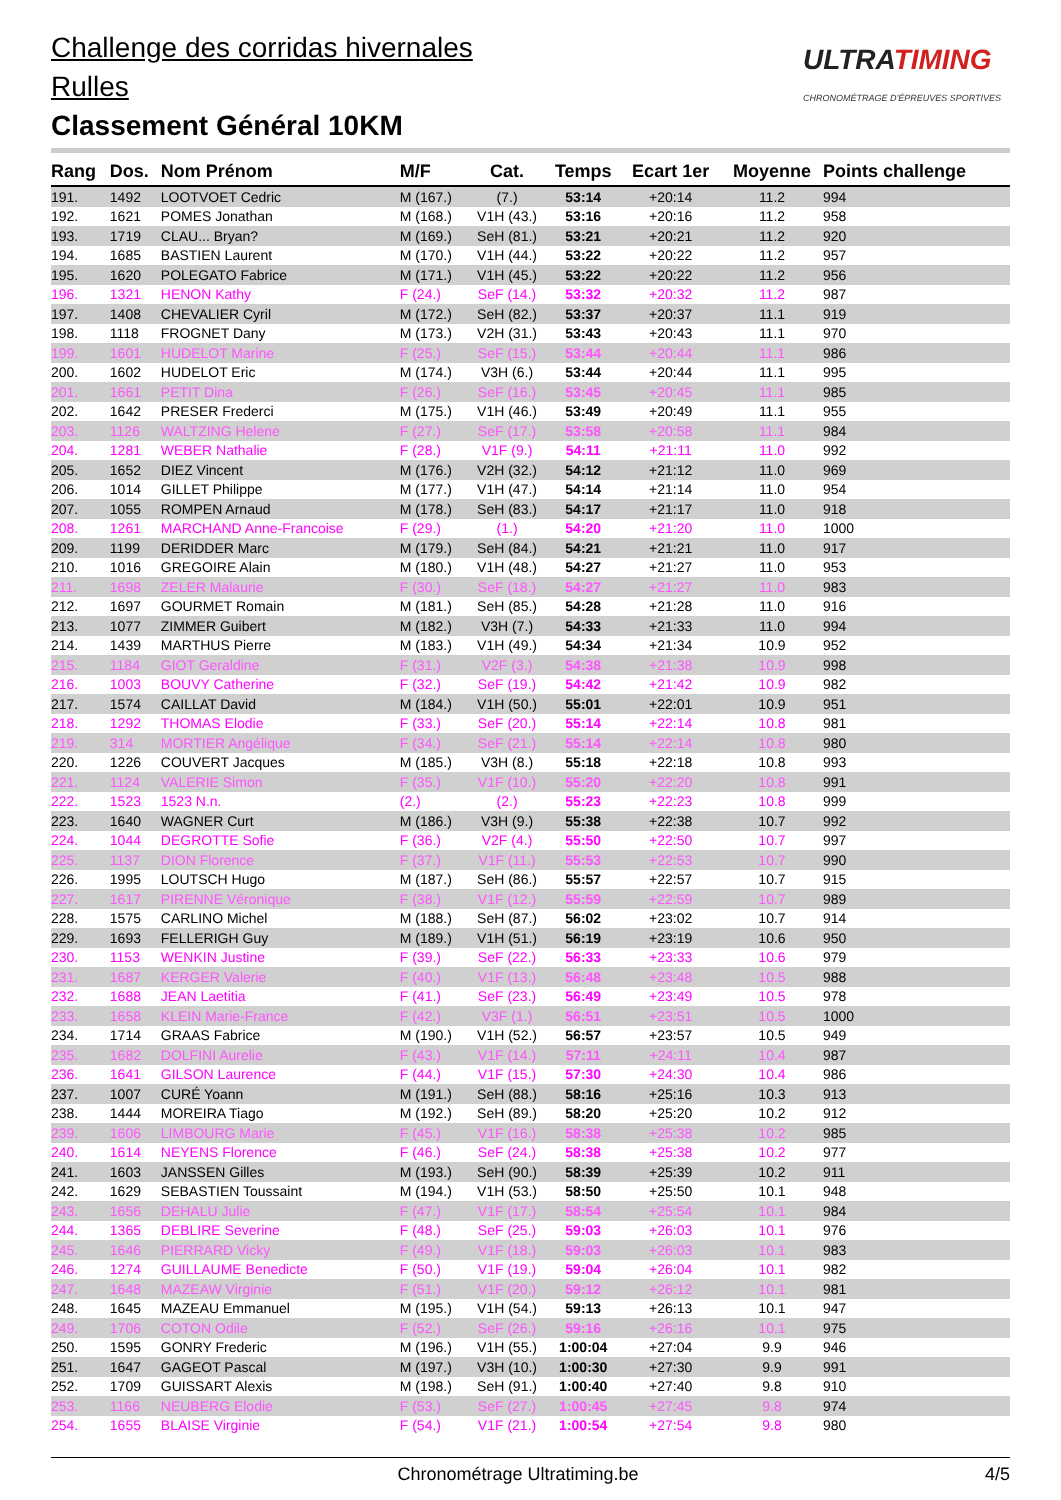Challenge des corridas hivernales
Rulles
Classement Général 10KM
ULTRATIMING
CHRONOMÉTRAGE D'ÉPREUVES SPORTIVES
| Rang | Dos. | Nom Prénom | M/F | Cat. | Temps | Ecart 1er | Moyenne | Points challenge |
| --- | --- | --- | --- | --- | --- | --- | --- | --- |
| 191. | 1492 | LOOTVOET Cedric | M (167.) | (7.) | 53:14 | +20:14 | 11.2 | 994 |
| 192. | 1621 | POMES Jonathan | M (168.) | V1H (43.) | 53:16 | +20:16 | 11.2 | 958 |
| 193. | 1719 | CLAU... Bryan? | M (169.) | SeH (81.) | 53:21 | +20:21 | 11.2 | 920 |
| 194. | 1685 | BASTIEN Laurent | M (170.) | V1H (44.) | 53:22 | +20:22 | 11.2 | 957 |
| 195. | 1620 | POLEGATO Fabrice | M (171.) | V1H (45.) | 53:22 | +20:22 | 11.2 | 956 |
| 196. | 1321 | HENON Kathy | F (24.) | SeF (14.) | 53:32 | +20:32 | 11.2 | 987 |
| 197. | 1408 | CHEVALIER Cyril | M (172.) | SeH (82.) | 53:37 | +20:37 | 11.1 | 919 |
| 198. | 1118 | FROGNET Dany | M (173.) | V2H (31.) | 53:43 | +20:43 | 11.1 | 970 |
| 199. | 1601 | HUDELOT Marine | F (25.) | SeF (15.) | 53:44 | +20:44 | 11.1 | 986 |
| 200. | 1602 | HUDELOT Eric | M (174.) | V3H (6.) | 53:44 | +20:44 | 11.1 | 995 |
| 201. | 1661 | PETIT Dina | F (26.) | SeF (16.) | 53:45 | +20:45 | 11.1 | 985 |
| 202. | 1642 | PRESER Frederci | M (175.) | V1H (46.) | 53:49 | +20:49 | 11.1 | 955 |
| 203. | 1126 | WALTZING Helene | F (27.) | SeF (17.) | 53:58 | +20:58 | 11.1 | 984 |
| 204. | 1281 | WEBER Nathalie | F (28.) | V1F (9.) | 54:11 | +21:11 | 11.0 | 992 |
| 205. | 1652 | DIEZ Vincent | M (176.) | V2H (32.) | 54:12 | +21:12 | 11.0 | 969 |
| 206. | 1014 | GILLET Philippe | M (177.) | V1H (47.) | 54:14 | +21:14 | 11.0 | 954 |
| 207. | 1055 | ROMPEN Arnaud | M (178.) | SeH (83.) | 54:17 | +21:17 | 11.0 | 918 |
| 208. | 1261 | MARCHAND Anne-Francoise | F (29.) | (1.) | 54:20 | +21:20 | 11.0 | 1000 |
| 209. | 1199 | DERIDDER Marc | M (179.) | SeH (84.) | 54:21 | +21:21 | 11.0 | 917 |
| 210. | 1016 | GREGOIRE Alain | M (180.) | V1H (48.) | 54:27 | +21:27 | 11.0 | 953 |
| 211. | 1698 | ZELER Malaurie | F (30.) | SeF (18.) | 54:27 | +21:27 | 11.0 | 983 |
| 212. | 1697 | GOURMET Romain | M (181.) | SeH (85.) | 54:28 | +21:28 | 11.0 | 916 |
| 213. | 1077 | ZIMMER Guibert | M (182.) | V3H (7.) | 54:33 | +21:33 | 11.0 | 994 |
| 214. | 1439 | MARTHUS Pierre | M (183.) | V1H (49.) | 54:34 | +21:34 | 10.9 | 952 |
| 215. | 1184 | GIOT Geraldine | F (31.) | V2F (3.) | 54:38 | +21:38 | 10.9 | 998 |
| 216. | 1003 | BOUVY Catherine | F (32.) | SeF (19.) | 54:42 | +21:42 | 10.9 | 982 |
| 217. | 1574 | CAILLAT David | M (184.) | V1H (50.) | 55:01 | +22:01 | 10.9 | 951 |
| 218. | 1292 | THOMAS Elodie | F (33.) | SeF (20.) | 55:14 | +22:14 | 10.8 | 981 |
| 219. | 314 | MORTIER Angélique | F (34.) | SeF (21.) | 55:14 | +22:14 | 10.8 | 980 |
| 220. | 1226 | COUVERT Jacques | M (185.) | V3H (8.) | 55:18 | +22:18 | 10.8 | 993 |
| 221. | 1124 | VALERIE Simon | F (35.) | V1F (10.) | 55:20 | +22:20 | 10.8 | 991 |
| 222. | 1523 | 1523 N.n. | (2.) | (2.) | 55:23 | +22:23 | 10.8 | 999 |
| 223. | 1640 | WAGNER Curt | M (186.) | V3H (9.) | 55:38 | +22:38 | 10.7 | 992 |
| 224. | 1044 | DEGROTTE Sofie | F (36.) | V2F (4.) | 55:50 | +22:50 | 10.7 | 997 |
| 225. | 1137 | DION Florence | F (37.) | V1F (11.) | 55:53 | +22:53 | 10.7 | 990 |
| 226. | 1995 | LOUTSCH Hugo | M (187.) | SeH (86.) | 55:57 | +22:57 | 10.7 | 915 |
| 227. | 1617 | PIRENNE Véronique | F (38.) | V1F (12.) | 55:59 | +22:59 | 10.7 | 989 |
| 228. | 1575 | CARLINO Michel | M (188.) | SeH (87.) | 56:02 | +23:02 | 10.7 | 914 |
| 229. | 1693 | FELLERIGH Guy | M (189.) | V1H (51.) | 56:19 | +23:19 | 10.6 | 950 |
| 230. | 1153 | WENKIN Justine | F (39.) | SeF (22.) | 56:33 | +23:33 | 10.6 | 979 |
| 231. | 1687 | KERGER Valerie | F (40.) | V1F (13.) | 56:48 | +23:48 | 10.5 | 988 |
| 232. | 1688 | JEAN Laetitia | F (41.) | SeF (23.) | 56:49 | +23:49 | 10.5 | 978 |
| 233. | 1658 | KLEIN Marie-France | F (42.) | V3F (1.) | 56:51 | +23:51 | 10.5 | 1000 |
| 234. | 1714 | GRAAS Fabrice | M (190.) | V1H (52.) | 56:57 | +23:57 | 10.5 | 949 |
| 235. | 1682 | DOLFINI Aurelie | F (43.) | V1F (14.) | 57:11 | +24:11 | 10.4 | 987 |
| 236. | 1641 | GILSON Laurence | F (44.) | V1F (15.) | 57:30 | +24:30 | 10.4 | 986 |
| 237. | 1007 | CURÉ Yoann | M (191.) | SeH (88.) | 58:16 | +25:16 | 10.3 | 913 |
| 238. | 1444 | MOREIRA Tiago | M (192.) | SeH (89.) | 58:20 | +25:20 | 10.2 | 912 |
| 239. | 1606 | LIMBOURG Marie | F (45.) | V1F (16.) | 58:38 | +25:38 | 10.2 | 985 |
| 240. | 1614 | NEYENS Florence | F (46.) | SeF (24.) | 58:38 | +25:38 | 10.2 | 977 |
| 241. | 1603 | JANSSEN Gilles | M (193.) | SeH (90.) | 58:39 | +25:39 | 10.2 | 911 |
| 242. | 1629 | SEBASTIEN Toussaint | M (194.) | V1H (53.) | 58:50 | +25:50 | 10.1 | 948 |
| 243. | 1656 | DEHALU Julie | F (47.) | V1F (17.) | 58:54 | +25:54 | 10.1 | 984 |
| 244. | 1365 | DEBLIRE Severine | F (48.) | SeF (25.) | 59:03 | +26:03 | 10.1 | 976 |
| 245. | 1646 | PIERRARD Vicky | F (49.) | V1F (18.) | 59:03 | +26:03 | 10.1 | 983 |
| 246. | 1274 | GUILLAUME Benedicte | F (50.) | V1F (19.) | 59:04 | +26:04 | 10.1 | 982 |
| 247. | 1648 | MAZEAW Virginie | F (51.) | V1F (20.) | 59:12 | +26:12 | 10.1 | 981 |
| 248. | 1645 | MAZEAU Emmanuel | M (195.) | V1H (54.) | 59:13 | +26:13 | 10.1 | 947 |
| 249. | 1706 | COTON Odile | F (52.) | SeF (26.) | 59:16 | +26:16 | 10.1 | 975 |
| 250. | 1595 | GONRY Frederic | M (196.) | V1H (55.) | 1:00:04 | +27:04 | 9.9 | 946 |
| 251. | 1647 | GAGEOT Pascal | M (197.) | V3H (10.) | 1:00:30 | +27:30 | 9.9 | 991 |
| 252. | 1709 | GUISSART Alexis | M (198.) | SeH (91.) | 1:00:40 | +27:40 | 9.8 | 910 |
| 253. | 1166 | NEUBERG Elodie | F (53.) | SeF (27.) | 1:00:45 | +27:45 | 9.8 | 974 |
| 254. | 1655 | BLAISE Virginie | F (54.) | V1F (21.) | 1:00:54 | +27:54 | 9.8 | 980 |
Chronométrage Ultratiming.be 4/5